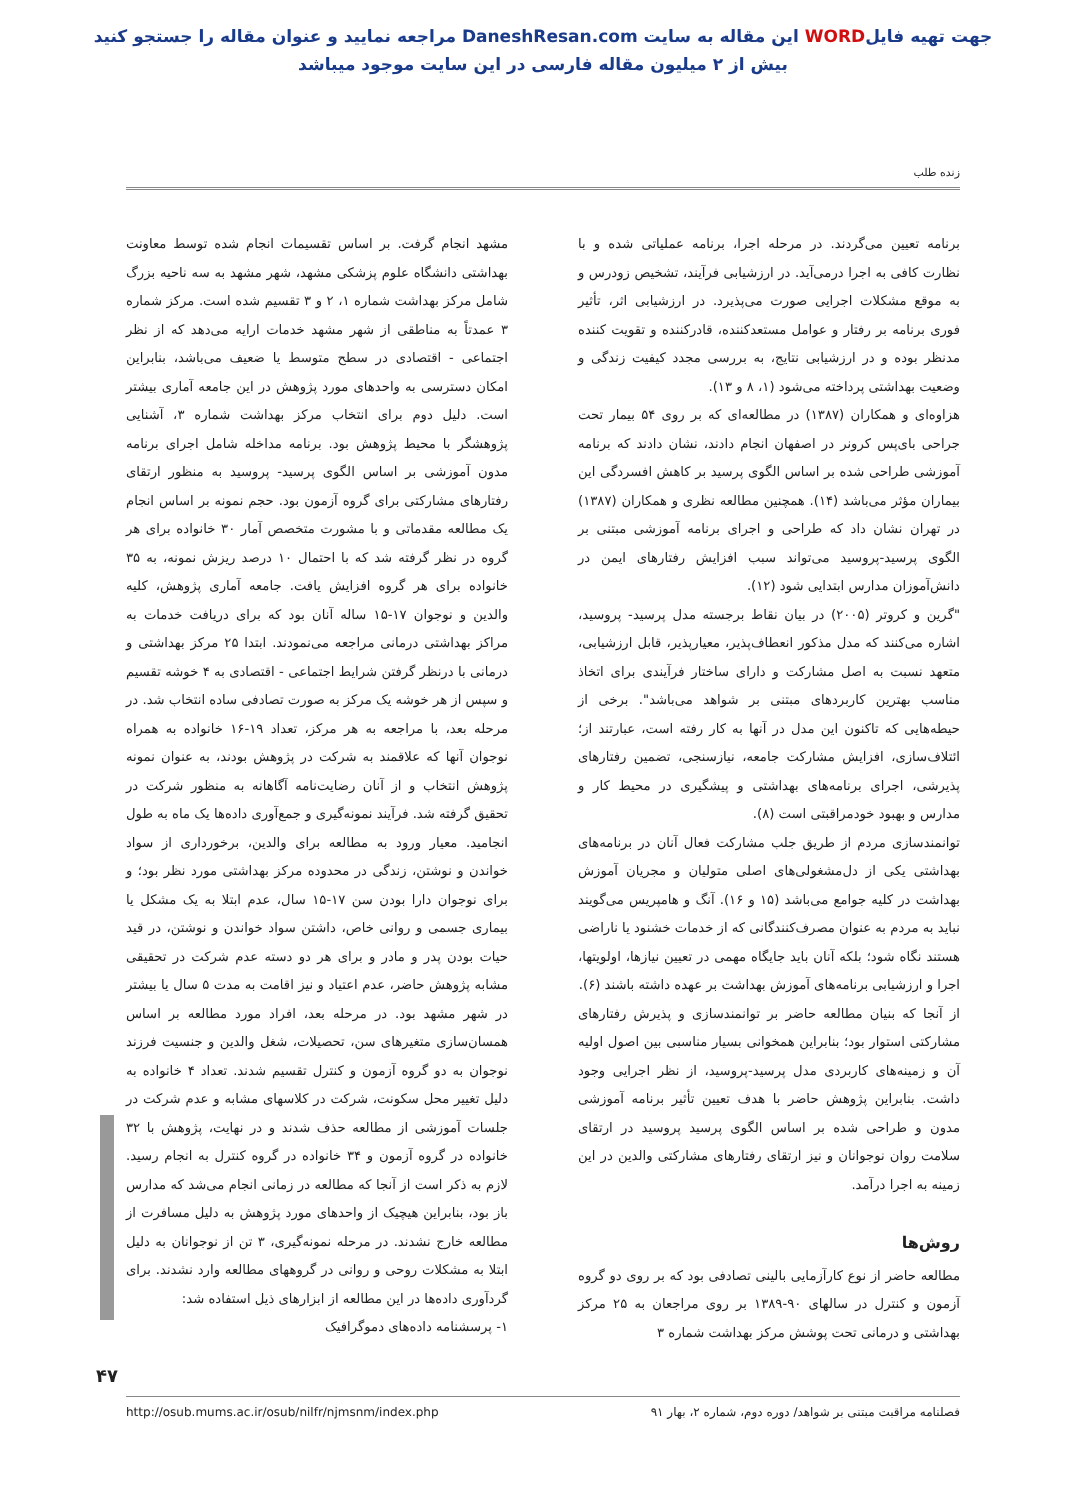جهت تهیه فایلWORD این مقاله به سایت DaneshResan.com مراجعه نمایید و عنوان مقاله را جستجو کنید
بیش از ۲ میلیون مقاله فارسی در این سایت موجود میباشد
زنده طلب
برنامه تعیین می‌گردند. در مرحله اجرا، برنامه عملیاتی شده و با نظارت کافی به اجرا درمی‌آید. در ارزشیابی فرآیند، تشخیص زودرس و به موقع مشکلات اجرایی صورت می‌پذیرد. در ارزشیابی اثر، تأثیر فوری برنامه بر رفتار و عوامل مستعدکننده، قادرکننده و تقویت کننده مدنظر بوده و در ارزشیابی نتایج، به بررسی مجدد کیفیت زندگی و وضعیت بهداشتی پرداخته می‌شود (۱، ۸ و ۱۳).
هزاوه‌ای و همکاران (۱۳۸۷) در مطالعه‌ای که بر روی ۵۴ بیمار تحت جراحی بای‌پس کرونر در اصفهان انجام دادند، نشان دادند که برنامه آموزشی طراحی شده بر اساس الگوی پرسید بر کاهش افسردگی این بیماران مؤثر می‌باشد (۱۴). همچنین مطالعه نظری و همکاران (۱۳۸۷) در تهران نشان داد که طراحی و اجرای برنامه آموزشی مبتنی بر الگوی پرسید-پروسید می‌تواند سبب افزایش رفتارهای ایمن در دانش‌آموزان مدارس ابتدایی شود (۱۲).
"گرین و کروتر (۲۰۰۵) در بیان نقاط برجسته مدل پرسید- پروسید، اشاره می‌کنند که مدل مذکور انعطاف‌پذیر، معیارپذیر، قابل ارزشیابی، متعهد نسبت به اصل مشارکت و دارای ساختار فرآیندی برای اتخاذ مناسب بهترین کاربردهای مبتنی بر شواهد می‌باشد". برخی از حیطه‌هایی که تاکنون این مدل در آنها به کار رفته است، عبارتند از؛ ائتلاف‌سازی، افزایش مشارکت جامعه، نیازسنجی، تضمین رفتارهای پذیرشی، اجرای برنامه‌های بهداشتی و پیشگیری در محیط کار و مدارس و بهبود خودمراقبتی است (۸).
توانمندسازی مردم از طریق جلب مشارکت فعال آنان در برنامه‌های بهداشتی یکی از دل‌مشغولی‌های اصلی متولیان و مجریان آموزش بهداشت در کلیه جوامع می‌باشد (۱۵ و ۱۶). آنگ و هامپریس می‌گویند نباید به مردم به عنوان مصرف‌کنندگانی که از خدمات خشنود یا ناراضی هستند نگاه شود؛ بلکه آنان باید جایگاه مهمی در تعیین نیازها، اولویتها، اجرا و ارزشیابی برنامه‌های آموزش بهداشت بر عهده داشته باشند (۶).
از آنجا که بنیان مطالعه حاضر بر توانمندسازی و پذیرش رفتارهای مشارکتی استوار بود؛ بنابراین همخوانی بسیار مناسبی بین اصول اولیه آن و زمینه‌های کاربردی مدل پرسید-پروسید، از نظر اجرایی وجود داشت. بنابراین پژوهش حاضر با هدف تعیین تأثیر برنامه آموزشی مدون و طراحی شده بر اساس الگوی پرسید پروسید در ارتقای سلامت روان نوجوانان و نیز ارتقای رفتارهای مشارکتی والدین در این زمینه به اجرا درآمد.
روش‌ها
مطالعه حاضر از نوع کارآزمایی بالینی تصادفی بود که بر روی دو گروه آزمون و کنترل در سالهای ۹۰-۱۳۸۹ بر روی مراجعان به ۲۵ مرکز بهداشتی و درمانی تحت پوشش مرکز بهداشت شماره ۳
مشهد انجام گرفت. بر اساس تقسیمات انجام شده توسط معاونت بهداشتی دانشگاه علوم پزشکی مشهد، شهر مشهد به سه ناحیه بزرگ شامل مرکز بهداشت شماره ۱، ۲ و ۳ تقسیم شده است. مرکز شماره ۳ عمدتاً به مناطقی از شهر مشهد خدمات ارایه می‌دهد که از نظر اجتماعی - اقتصادی در سطح متوسط یا ضعیف می‌باشد، بنابراین امکان دسترسی به واحدهای مورد پژوهش در این جامعه آماری بیشتر است. دلیل دوم برای انتخاب مرکز بهداشت شماره ۳، آشنایی پژوهشگر با محیط پژوهش بود. برنامه مداخله شامل اجرای برنامه مدون آموزشی بر اساس الگوی پرسید- پروسید به منظور ارتقای رفتارهای مشارکتی برای گروه آزمون بود. حجم نمونه بر اساس انجام یک مطالعه مقدماتی و با مشورت متخصص آمار ۳۰ خانواده برای هر گروه در نظر گرفته شد که با احتمال ۱۰ درصد ریزش نمونه، به ۳۵ خانواده برای هر گروه افزایش یافت. جامعه آماری پژوهش، کلیه والدین و نوجوان ۱۷-۱۵ ساله آنان بود که برای دریافت خدمات به مراکز بهداشتی درمانی مراجعه می‌نمودند. ابتدا ۲۵ مرکز بهداشتی و درمانی با درنظر گرفتن شرایط اجتماعی - اقتصادی به ۴ خوشه تقسیم و سپس از هر خوشه یک مرکز به صورت تصادفی ساده انتخاب شد. در مرحله بعد، با مراجعه به هر مرکز، تعداد ۱۹-۱۶ خانواده به همراه نوجوان آنها که علاقمند به شرکت در پژوهش بودند، به عنوان نمونه پژوهش انتخاب و از آنان رضایت‌نامه آگاهانه به منظور شرکت در تحقیق گرفته شد. فرآیند نمونه‌گیری و جمع‌آوری داده‌ها یک ماه به طول انجامید. معیار ورود به مطالعه برای والدین، برخورداری از سواد خواندن و نوشتن، زندگی در محدوده مرکز بهداشتی مورد نظر بود؛ و برای نوجوان دارا بودن سن ۱۷-۱۵ سال، عدم ابتلا به یک مشکل یا بیماری جسمی و روانی خاص، داشتن سواد خواندن و نوشتن، در قید حیات بودن پدر و مادر و برای هر دو دسته عدم شرکت در تحقیقی مشابه پژوهش حاضر، عدم اعتیاد و نیز اقامت به مدت ۵ سال یا بیشتر در شهر مشهد بود. در مرحله بعد، افراد مورد مطالعه بر اساس همسان‌سازی متغیرهای سن، تحصیلات، شغل والدین و جنسیت فرزند نوجوان به دو گروه آزمون و کنترل تقسیم شدند. تعداد ۴ خانواده به دلیل تغییر محل سکونت، شرکت در کلاسهای مشابه و عدم شرکت در جلسات آموزشی از مطالعه حذف شدند و در نهایت، پژوهش با ۳۲ خانواده در گروه آزمون و ۳۴ خانواده در گروه کنترل به انجام رسید. لازم به ذکر است از آنجا که مطالعه در زمانی انجام می‌شد که مدارس باز بود، بنابراین هیچیک از واحدهای مورد پژوهش به دلیل مسافرت از مطالعه خارج نشدند. در مرحله نمونه‌گیری، ۳ تن از نوجوانان به دلیل ابتلا به مشکلات روحی و روانی در گروههای مطالعه وارد نشدند. برای گردآوری داده‌ها در این مطالعه از ابزارهای ذیل استفاده شد:
۱- پرسشنامه داده‌های دموگرافیک
۴۷
http://osub.mums.ac.ir/osub/nilfr/njmsnm/index.php فصلنامه مراقبت مبتنی بر شواهد/ دوره دوم، شماره ۲، بهار ۹۱